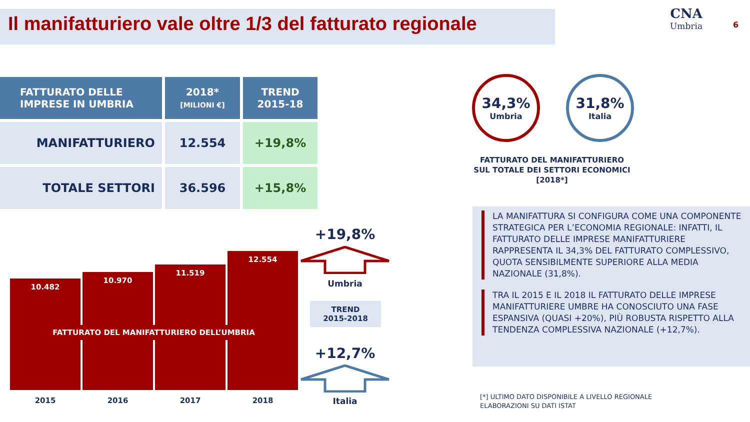Il manifatturiero vale oltre 1/3 del fatturato regionale
CNA
Umbria
6
| FATTURATO DELLE IMPRESE IN UMBRIA | 2018* [MILIONI €] | TREND 2015-18 |
| --- | --- | --- |
| MANIFATTURIERO | 12.554 | +19,8% |
| TOTALE SETTORI | 36.596 | +15,8% |
10.482
10.970
11.519
12.554
FATTURATO DEL MANIFATTURIERO DELL’UMBRIA
2015 2016 2017 2018
+19,8%
Umbria
TREND
2015-2018
+12,7%
Italia
34,3%
Umbria
31,8%
Italia
FATTURATO DEL MANIFATTURIERO
SUL TOTALE DEI SETTORI ECONOMICI
[2018*]
LA MANIFATTURA SI CONFIGURA COME UNA COMPONENTE STRATEGICA PER L’ECONOMIA REGIONALE: INFATTI, IL FATTURATO DELLE IMPRESE MANIFATTURIERE RAPPRESENTA IL 34,3% DEL FATTURATO COMPLESSIVO, QUOTA SENSIBILMENTE SUPERIORE ALLA MEDIA NAZIONALE (31,8%).
TRA IL 2015 E IL 2018 IL FATTURATO DELLE IMPRESE MANIFATTURIERE UMBRE HA CONOSCIUTO UNA FASE ESPANSIVA (QUASI +20%), PIÙ ROBUSTA RISPETTO ALLA TENDENZA COMPLESSIVA NAZIONALE (+12,7%).
[*] ULTIMO DATO DISPONIBILE A LIVELLO REGIONALE
ELABORAZIONI SU DATI ISTAT